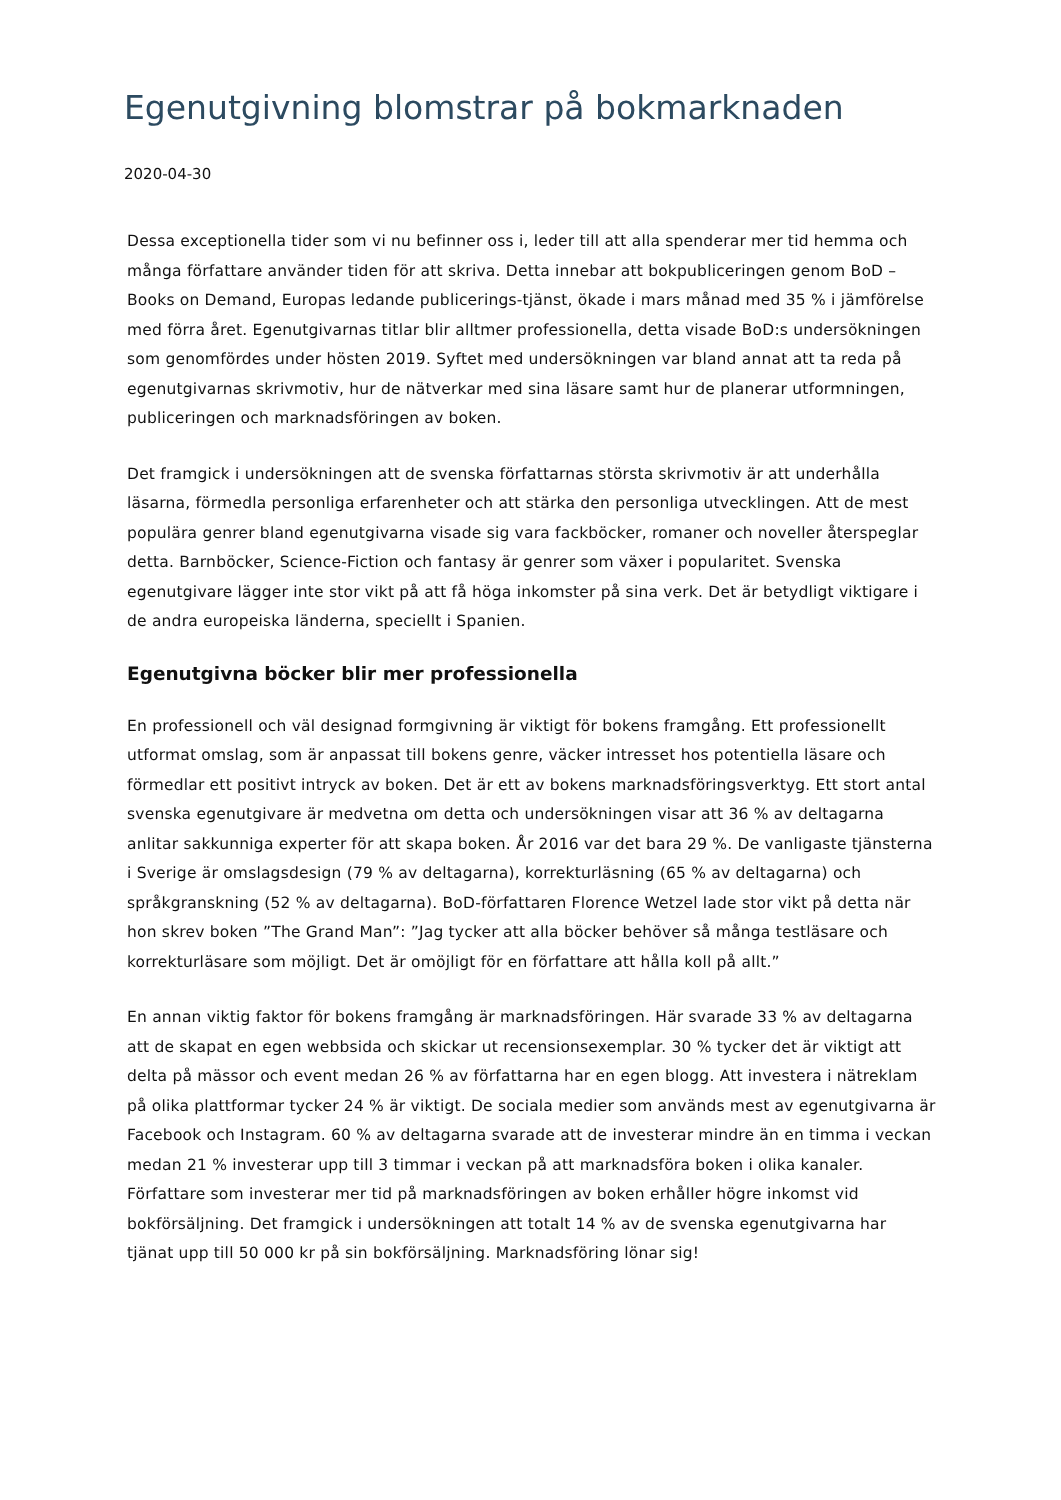Egenutgivning blomstrar på bokmarknaden
2020-04-30
Dessa exceptionella tider som vi nu befinner oss i, leder till att alla spenderar mer tid hemma och många författare använder tiden för att skriva. Detta innebar att bokpubliceringen genom BoD – Books on Demand, Europas ledande publicerings-tjänst, ökade i mars månad med 35 % i jämförelse med förra året. Egenutgivarnas titlar blir alltmer professionella, detta visade BoD:s undersökningen som genomfördes under hösten 2019. Syftet med undersökningen var bland annat att ta reda på egenutgivarnas skrivmotiv, hur de nätverkar med sina läsare samt hur de planerar utformningen, publiceringen och marknadsföringen av boken.
Det framgick i undersökningen att de svenska författarnas största skrivmotiv är att underhålla läsarna, förmedla personliga erfarenheter och att stärka den personliga utvecklingen. Att de mest populära genrer bland egenutgivarna visade sig vara fackböcker, romaner och noveller återspeglar detta. Barnböcker, Science-Fiction och fantasy är genrer som växer i popularitet. Svenska egenutgivare lägger inte stor vikt på att få höga inkomster på sina verk. Det är betydligt viktigare i de andra europeiska länderna, speciellt i Spanien.
Egenutgivna böcker blir mer professionella
En professionell och väl designad formgivning är viktigt för bokens framgång. Ett professionellt utformat omslag, som är anpassat till bokens genre, väcker intresset hos potentiella läsare och förmedlar ett positivt intryck av boken. Det är ett av bokens marknadsföringsverktyg. Ett stort antal svenska egenutgivare är medvetna om detta och undersökningen visar att 36 % av deltagarna anlitar sakkunniga experter för att skapa boken. År 2016 var det bara 29 %. De vanligaste tjänsterna i Sverige är omslagsdesign (79 % av deltagarna), korrekturläsning (65 % av deltagarna) och språkgranskning (52 % av deltagarna). BoD-författaren Florence Wetzel lade stor vikt på detta när hon skrev boken ”The Grand Man”: ”Jag tycker att alla böcker behöver så många testläsare och korrekturläsare som möjligt. Det är omöjligt för en författare att hålla koll på allt.”
En annan viktig faktor för bokens framgång är marknadsföringen. Här svarade 33 % av deltagarna att de skapat en egen webbsida och skickar ut recensionsexemplar. 30 % tycker det är viktigt att delta på mässor och event medan 26 % av författarna har en egen blogg. Att investera i nätreklam på olika plattformar tycker 24 % är viktigt. De sociala medier som används mest av egenutgivarna är Facebook och Instagram. 60 % av deltagarna svarade att de investerar mindre än en timma i veckan medan 21 % investerar upp till 3 timmar i veckan på att marknadsföra boken i olika kanaler. Författare som investerar mer tid på marknadsföringen av boken erhåller högre inkomst vid bokförsäljning. Det framgick i undersökningen att totalt 14 % av de svenska egenutgivarna har tjänat upp till 50 000 kr på sin bokförsäljning. Marknadsföring lönar sig!